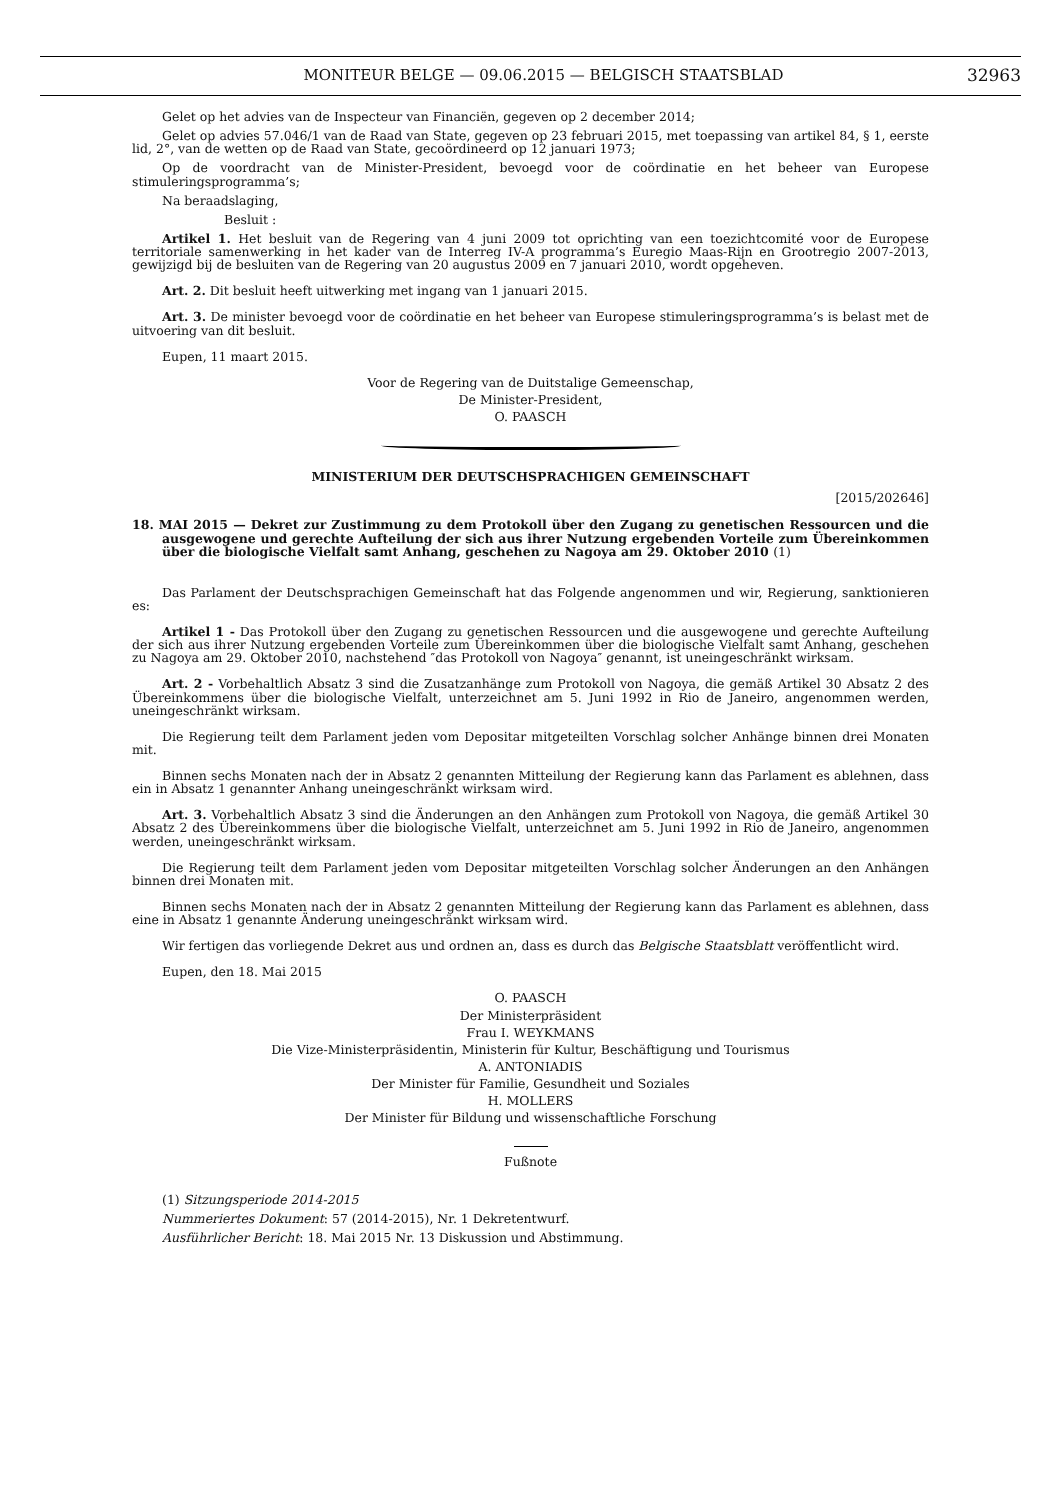MONITEUR BELGE — 09.06.2015 — BELGISCH STAATSBLAD 32963
Gelet op het advies van de Inspecteur van Financiën, gegeven op 2 december 2014;
Gelet op advies 57.046/1 van de Raad van State, gegeven op 23 februari 2015, met toepassing van artikel 84, § 1, eerste lid, 2°, van de wetten op de Raad van State, gecoördineerd op 12 januari 1973;
Op de voordracht van de Minister-President, bevoegd voor de coördinatie en het beheer van Europese stimuleringsprogramma’s;
Na beraadslaging,
Besluit :
Artikel 1. Het besluit van de Regering van 4 juni 2009 tot oprichting van een toezichtcomité voor de Europese territoriale samenwerking in het kader van de Interreg IV-A programma’s Euregio Maas-Rijn en Grootregio 2007-2013, gewijzigd bij de besluiten van de Regering van 20 augustus 2009 en 7 januari 2010, wordt opgeheven.
Art. 2. Dit besluit heeft uitwerking met ingang van 1 januari 2015.
Art. 3. De minister bevoegd voor de coördinatie en het beheer van Europese stimuleringsprogramma’s is belast met de uitvoering van dit besluit.
Eupen, 11 maart 2015.
Voor de Regering van de Duitstalige Gemeenschap,
De Minister-President,
O. PAASCH
MINISTERIUM DER DEUTSCHSPRACHIGEN GEMEINSCHAFT
[2015/202646]
18. MAI 2015 — Dekret zur Zustimmung zu dem Protokoll über den Zugang zu genetischen Ressourcen und die ausgewogene und gerechte Aufteilung der sich aus ihrer Nutzung ergebenden Vorteile zum Übereinkommen über die biologische Vielfalt samt Anhang, geschehen zu Nagoya am 29. Oktober 2010 (1)
Das Parlament der Deutschsprachigen Gemeinschaft hat das Folgende angenommen und wir, Regierung, sanktionieren es:
Artikel 1 - Das Protokoll über den Zugang zu genetischen Ressourcen und die ausgewogene und gerechte Aufteilung der sich aus ihrer Nutzung ergebenden Vorteile zum Übereinkommen über die biologische Vielfalt samt Anhang, geschehen zu Nagoya am 29. Oktober 2010, nachstehend ″das Protokoll von Nagoya″ genannt, ist uneingeschränkt wirksam.
Art. 2 - Vorbehaltlich Absatz 3 sind die Zusatzanhänge zum Protokoll von Nagoya, die gemäß Artikel 30 Absatz 2 des Übereinkommens über die biologische Vielfalt, unterzeichnet am 5. Juni 1992 in Rio de Janeiro, angenommen werden, uneingeschränkt wirksam.
Die Regierung teilt dem Parlament jeden vom Depositar mitgeteilten Vorschlag solcher Anhänge binnen drei Monaten mit.
Binnen sechs Monaten nach der in Absatz 2 genannten Mitteilung der Regierung kann das Parlament es ablehnen, dass ein in Absatz 1 genannter Anhang uneingeschränkt wirksam wird.
Art. 3. Vorbehaltlich Absatz 3 sind die Änderungen an den Anhängen zum Protokoll von Nagoya, die gemäß Artikel 30 Absatz 2 des Übereinkommens über die biologische Vielfalt, unterzeichnet am 5. Juni 1992 in Rio de Janeiro, angenommen werden, uneingeschränkt wirksam.
Die Regierung teilt dem Parlament jeden vom Depositar mitgeteilten Vorschlag solcher Änderungen an den Anhängen binnen drei Monaten mit.
Binnen sechs Monaten nach der in Absatz 2 genannten Mitteilung der Regierung kann das Parlament es ablehnen, dass eine in Absatz 1 genannte Änderung uneingeschränkt wirksam wird.
Wir fertigen das vorliegende Dekret aus und ordnen an, dass es durch das Belgische Staatsblatt veröffentlicht wird.
Eupen, den 18. Mai 2015
O. PAASCH
Der Ministerpräsident
Frau I. WEYKMANS
Die Vize-Ministerpräsidentin, Ministerin für Kultur, Beschäftigung und Tourismus
A. ANTONIADIS
Der Minister für Familie, Gesundheit und Soziales
H. MOLLERS
Der Minister für Bildung und wissenschaftliche Forschung
Fußnote
(1) Sitzungsperiode 2014-2015
Nummeriertes Dokument: 57 (2014-2015), Nr. 1 Dekretentwurf.
Ausführlicher Bericht: 18. Mai 2015 Nr. 13 Diskussion und Abstimmung.